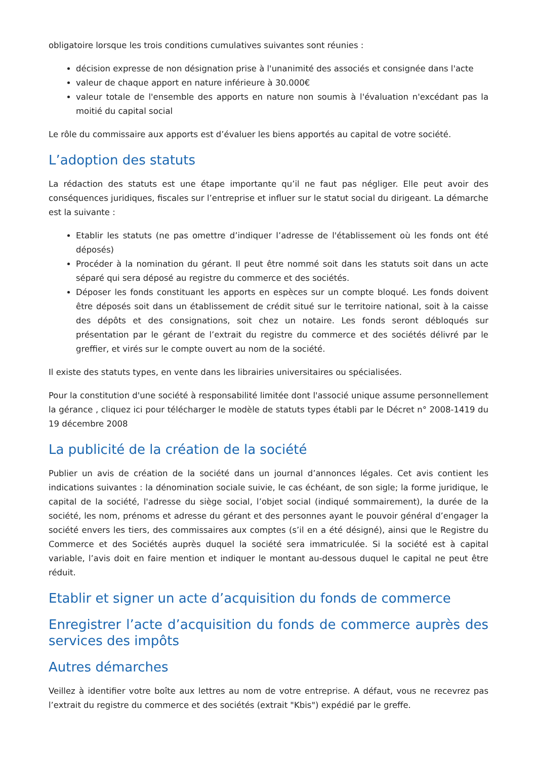obligatoire lorsque les trois conditions cumulatives suivantes sont réunies :
décision expresse de non désignation prise à l'unanimité des associés et consignée dans l'acte
valeur de chaque apport en nature inférieure à 30.000€
valeur totale de l'ensemble des apports en nature non soumis à l'évaluation n'excédant pas la moitié du capital social
Le rôle du commissaire aux apports est d’évaluer les biens apportés au capital de votre société.
L’adoption des statuts
La rédaction des statuts est une étape importante qu’il ne faut pas négliger. Elle peut avoir des conséquences juridiques, fiscales sur l’entreprise et influer sur le statut social du dirigeant. La démarche est la suivante :
Etablir les statuts (ne pas omettre d’indiquer l’adresse de l'établissement où les fonds ont été déposés)
Procéder à la nomination du gérant. Il peut être nommé soit dans les statuts soit dans un acte séparé qui sera déposé au registre du commerce et des sociétés.
Déposer les fonds constituant les apports en espèces sur un compte bloqué. Les fonds doivent être déposés soit dans un établissement de crédit situé sur le territoire national, soit à la caisse des dépôts et des consignations, soit chez un notaire. Les fonds seront débloqués sur présentation par le gérant de l’extrait du registre du commerce et des sociétés délivré par le greffier, et virés sur le compte ouvert au nom de la société.
Il existe des statuts types, en vente dans les librairies universitaires ou spécialisées.
Pour la constitution d'une société à responsabilité limitée dont l'associé unique assume personnellement la gérance , cliquez ici pour télécharger le modèle de statuts types établi par le Décret n° 2008-1419 du 19 décembre 2008
La publicité de la création de la société
Publier un avis de création de la société dans un journal d’annonces légales. Cet avis contient les indications suivantes : la dénomination sociale suivie, le cas échéant, de son sigle; la forme juridique, le capital de la société, l'adresse du siège social, l’objet social (indiqué sommairement), la durée de la société, les nom, prénoms et adresse du gérant et des personnes ayant le pouvoir général d’engager la société envers les tiers, des commissaires aux comptes (s’il en a été désigné), ainsi que le Registre du Commerce et des Sociétés auprès duquel la société sera immatriculée. Si la société est à capital variable, l’avis doit en faire mention et indiquer le montant au-dessous duquel le capital ne peut être réduit.
Etablir et signer un acte d’acquisition du fonds de commerce
Enregistrer l’acte d’acquisition du fonds de commerce auprès des services des impôts
Autres démarches
Veillez à identifier votre boîte aux lettres au nom de votre entreprise. A défaut, vous ne recevrez pas l’extrait du registre du commerce et des sociétés (extrait "Kbis") expédié par le greffe.